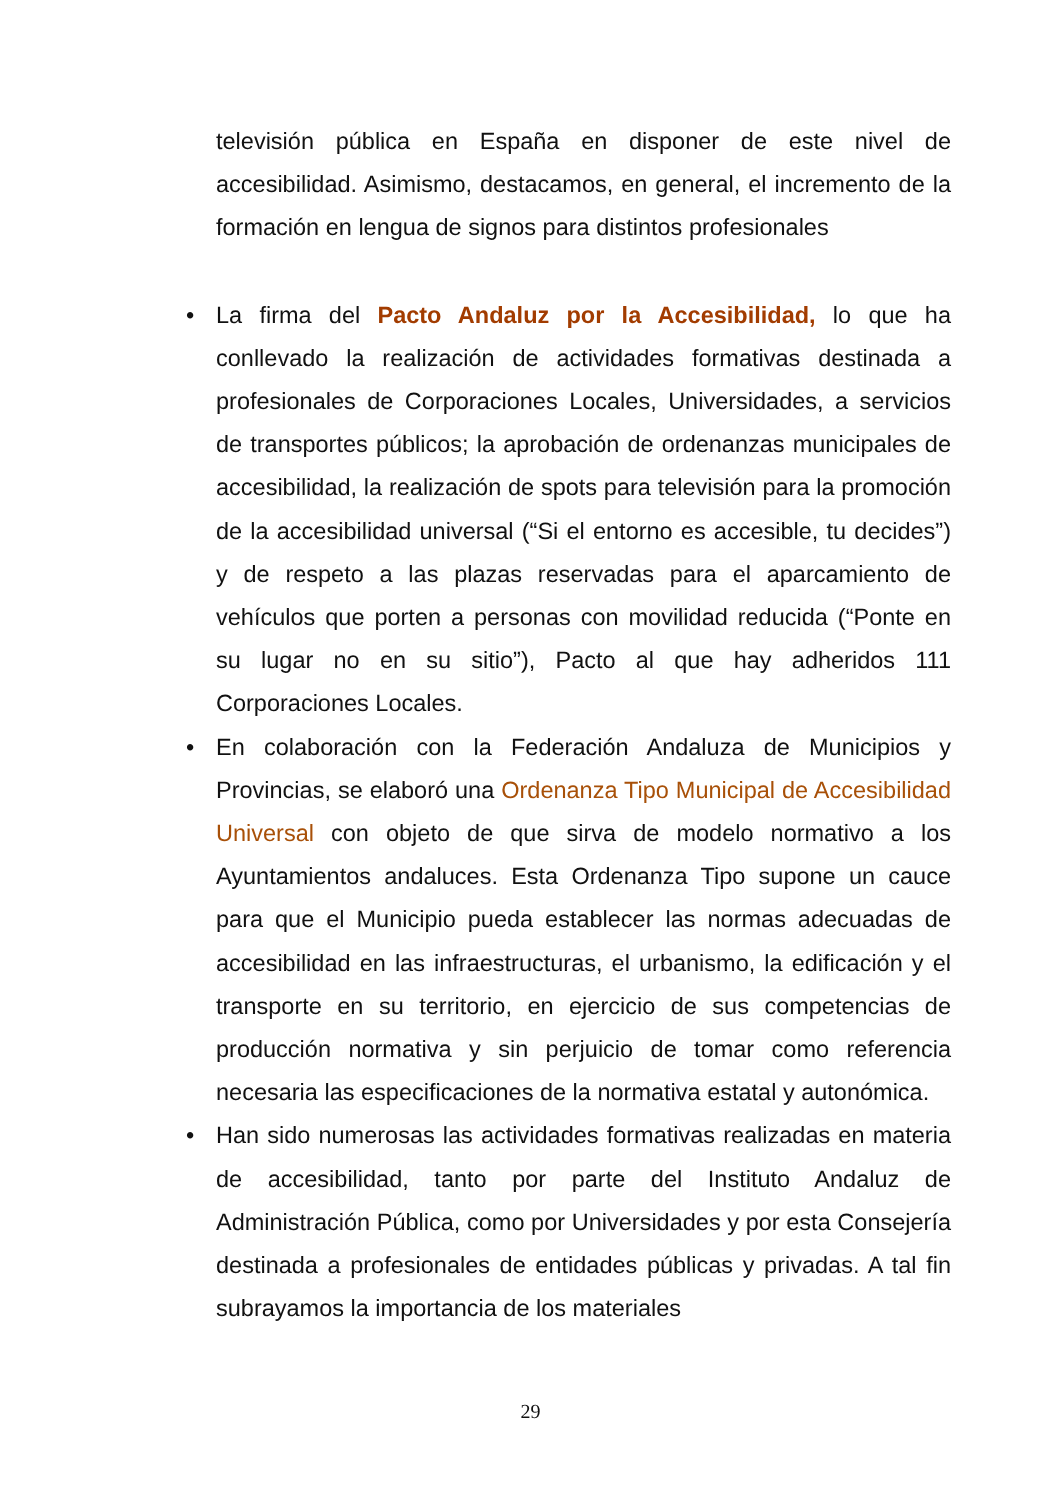televisión pública en España en disponer de este nivel de accesibilidad. Asimismo, destacamos, en general, el incremento de la formación en lengua de signos para distintos profesionales
• La firma del Pacto Andaluz por la Accesibilidad, lo que ha conllevado la realización de actividades formativas destinada a profesionales de Corporaciones Locales, Universidades, a servicios de transportes públicos; la aprobación de ordenanzas municipales de accesibilidad, la realización de spots para televisión para la promoción de la accesibilidad universal (“Si el entorno es accesible, tu decides”) y de respeto a las plazas reservadas para el aparcamiento de vehículos que porten a personas con movilidad reducida (“Ponte en su lugar no en su sitio”), Pacto al que hay adheridos 111 Corporaciones Locales.
• En colaboración con la Federación Andaluza de Municipios y Provincias, se elaboró una Ordenanza Tipo Municipal de Accesibilidad Universal con objeto de que sirva de modelo normativo a los Ayuntamientos andaluces. Esta Ordenanza Tipo supone un cauce para que el Municipio pueda establecer las normas adecuadas de accesibilidad en las infraestructuras, el urbanismo, la edificación y el transporte en su territorio, en ejercicio de sus competencias de producción normativa y sin perjuicio de tomar como referencia necesaria las especificaciones de la normativa estatal y autonómica.
• Han sido numerosas las actividades formativas realizadas en materia de accesibilidad, tanto por parte del Instituto Andaluz de Administración Pública, como por Universidades y por esta Consejería destinada a profesionales de entidades públicas y privadas. A tal fin subrayamos la importancia de los materiales
29